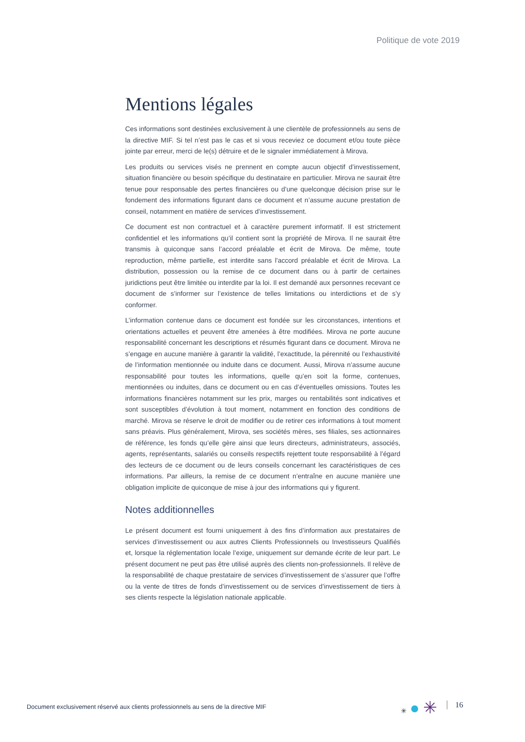Politique de vote 2019
Mentions légales
Ces informations sont destinées exclusivement à une clientèle de professionnels au sens de la directive MIF. Si tel n’est pas le cas et si vous receviez ce document et/ou toute pièce jointe par erreur, merci de le(s) détruire et de le signaler immédiatement à Mirova.
Les produits ou services visés ne prennent en compte aucun objectif d’investissement, situation financière ou besoin spécifique du destinataire en particulier. Mirova ne saurait être tenue pour responsable des pertes financières ou d’une quelconque décision prise sur le fondement des informations figurant dans ce document et n’assume aucune prestation de conseil, notamment en matière de services d’investissement.
Ce document est non contractuel et à caractère purement informatif. Il est strictement confidentiel et les informations qu’il contient sont la propriété de Mirova. Il ne saurait être transmis à quiconque sans l’accord préalable et écrit de Mirova. De même, toute reproduction, même partielle, est interdite sans l'accord préalable et écrit de Mirova. La distribution, possession ou la remise de ce document dans ou à partir de certaines juridictions peut être limitée ou interdite par la loi. Il est demandé aux personnes recevant ce document de s’informer sur l’existence de telles limitations ou interdictions et de s’y conformer.
L’information contenue dans ce document est fondée sur les circonstances, intentions et orientations actuelles et peuvent être amenées à être modifiées. Mirova ne porte aucune responsabilité concernant les descriptions et résumés figurant dans ce document. Mirova ne s’engage en aucune manière à garantir la validité, l’exactitude, la pérennité ou l’exhaustivité de l’information mentionnée ou induite dans ce document. Aussi, Mirova n’assume aucune responsabilité pour toutes les informations, quelle qu’en soit la forme, contenues, mentionnées ou induites, dans ce document ou en cas d’éventuelles omissions. Toutes les informations financières notamment sur les prix, marges ou rentabilités sont indicatives et sont susceptibles d’évolution à tout moment, notamment en fonction des conditions de marché. Mirova se réserve le droit de modifier ou de retirer ces informations à tout moment sans préavis. Plus généralement, Mirova, ses sociétés mères, ses filiales, ses actionnaires de référence, les fonds qu’elle gère ainsi que leurs directeurs, administrateurs, associés, agents, représentants, salariés ou conseils respectifs rejettent toute responsabilité à l’égard des lecteurs de ce document ou de leurs conseils concernant les caractéristiques de ces informations. Par ailleurs, la remise de ce document n’entraîne en aucune manière une obligation implicite de quiconque de mise à jour des informations qui y figurent.
Notes additionnelles
Le présent document est fourni uniquement à des fins d’information aux prestataires de services d’investissement ou aux autres Clients Professionnels ou Investisseurs Qualifiés et, lorsque la réglementation locale l’exige, uniquement sur demande écrite de leur part. Le présent document ne peut pas être utilisé auprès des clients non-professionnels. Il relève de la responsabilité de chaque prestataire de services d’investissement de s’assurer que l’offre ou la vente de titres de fonds d’investissement ou de services d’investissement de tiers à ses clients respecte la législation nationale applicable.
Document exclusivement réservé aux clients professionnels au sens de la directive MIF
✳ ✳ 16